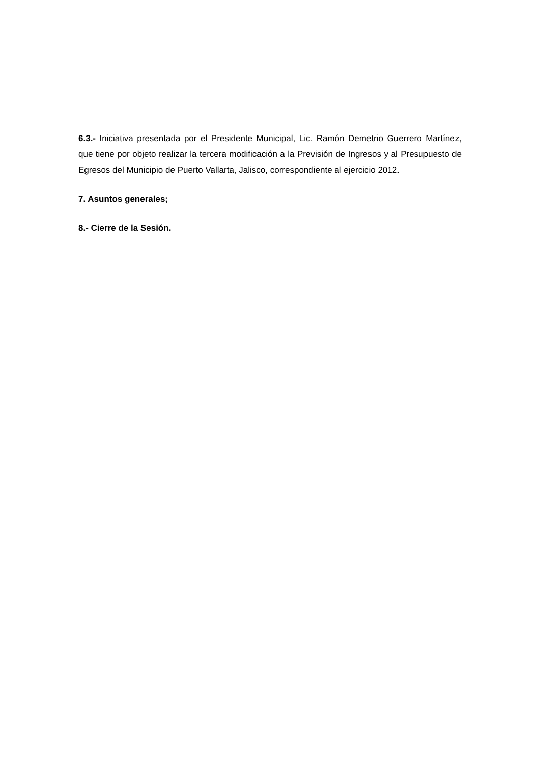6.3.- Iniciativa presentada por el Presidente Municipal, Lic. Ramón Demetrio Guerrero Martínez, que tiene por objeto realizar la tercera modificación a la Previsión de Ingresos y al Presupuesto de Egresos del Municipio de Puerto Vallarta, Jalisco, correspondiente al ejercicio 2012.
7. Asuntos generales;
8.- Cierre de la Sesión.